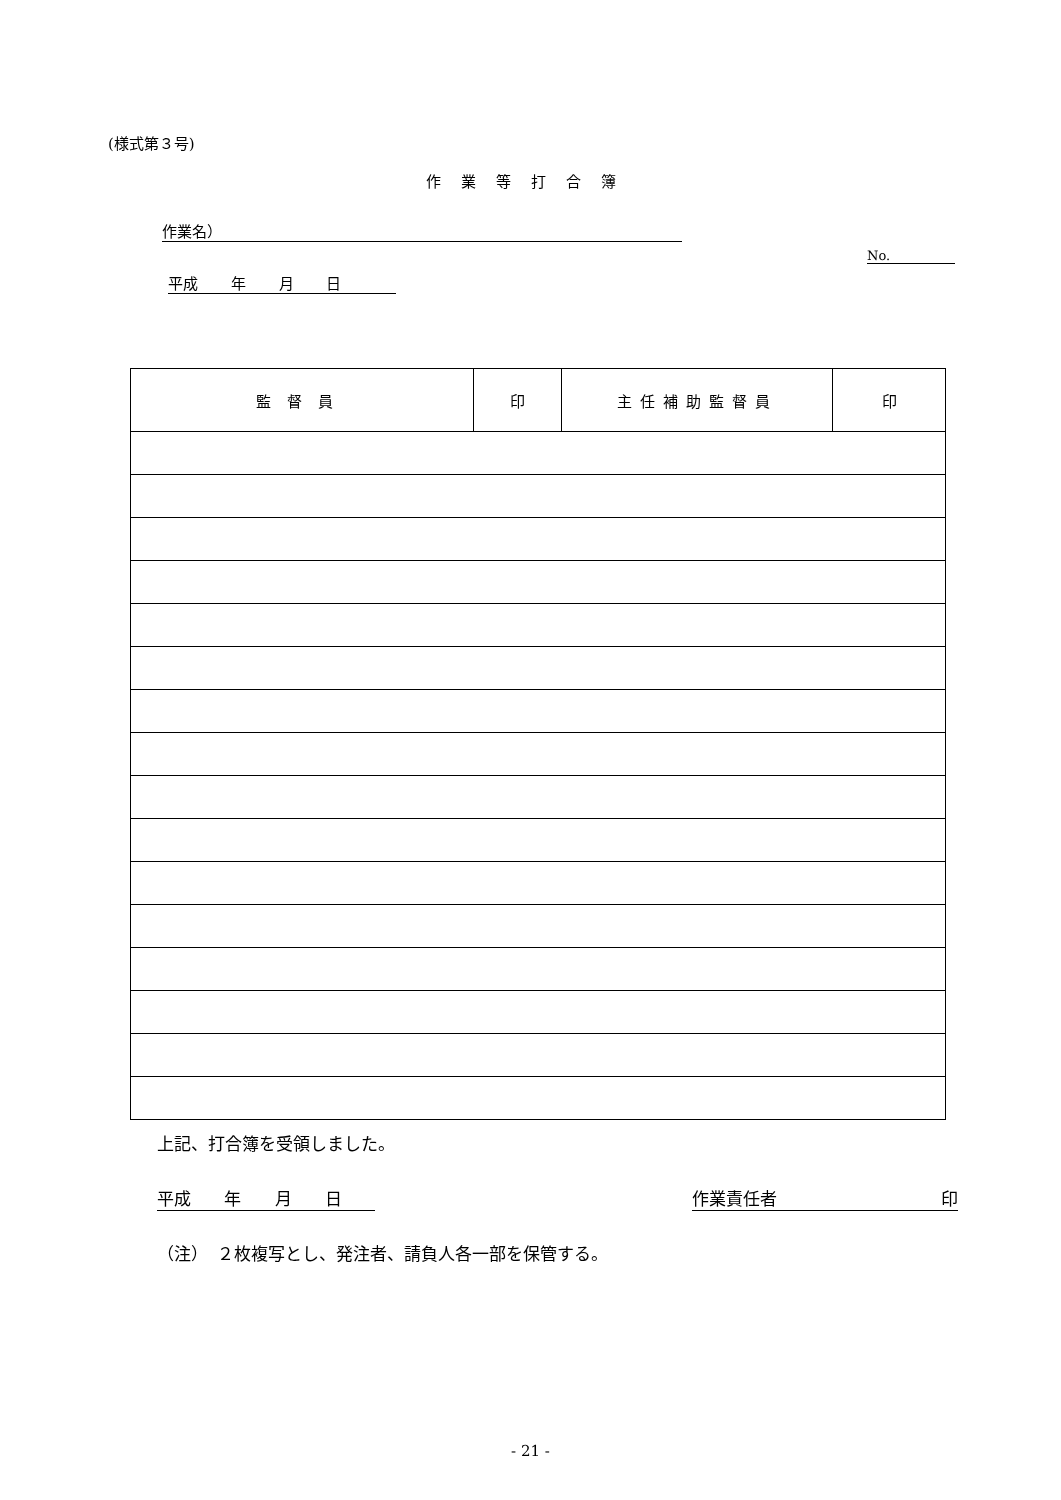(様式第３号)
作業等打合簿
作業名）
No.
平成 年 月 日
| 監督員 | 印 | 主任補助監督員 | 印 |
上記、打合簿を受領しました。
平成 年 月 日 作業責任者 印
（注）　２枚複写とし、発注者、請負人各一部を保管する。
- 21 -